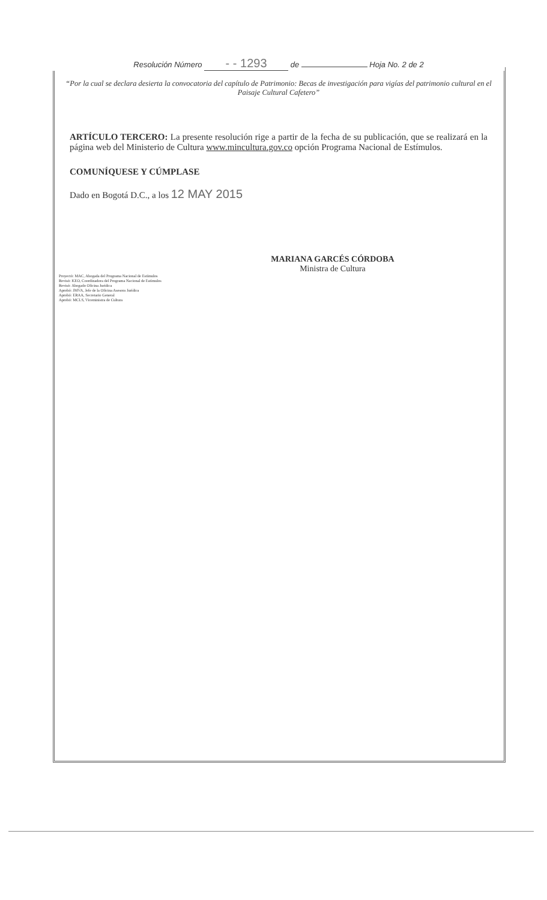Resolución Número - - 1293 de Hoja No. 2 de 2
“Por la cual se declara desierta la convocatoria del capítulo de Patrimonio: Becas de investigación para vigías del patrimonio cultural en el Paisaje Cultural Cafetero”
ARTÍCULO TERCERO: La presente resolución rige a partir de la fecha de su publicación, que se realizará en la página web del Ministerio de Cultura www.mincultura.gov.co opción Programa Nacional de Estímulos.
COMUNÍQUESE Y CÚMPLASE
Dado en Bogotá D.C., a los 12 MAY 2015
MARIANA GARCÉS CÓRDOBA
Ministra de Cultura
Proyectó: MAC, Abogada del Programa Nacional de Estímulos
Revisó: KEO, Coordinadora del Programa Nacional de Estímulos
Revisó: Abogado Oficina Jurídica
Aprobó: JMVA, Jefe de la Oficina Asesora Jurídica
Aprobó: ERAA, Secretario General
Aprobó: MCLS, Viceministra de Cultura